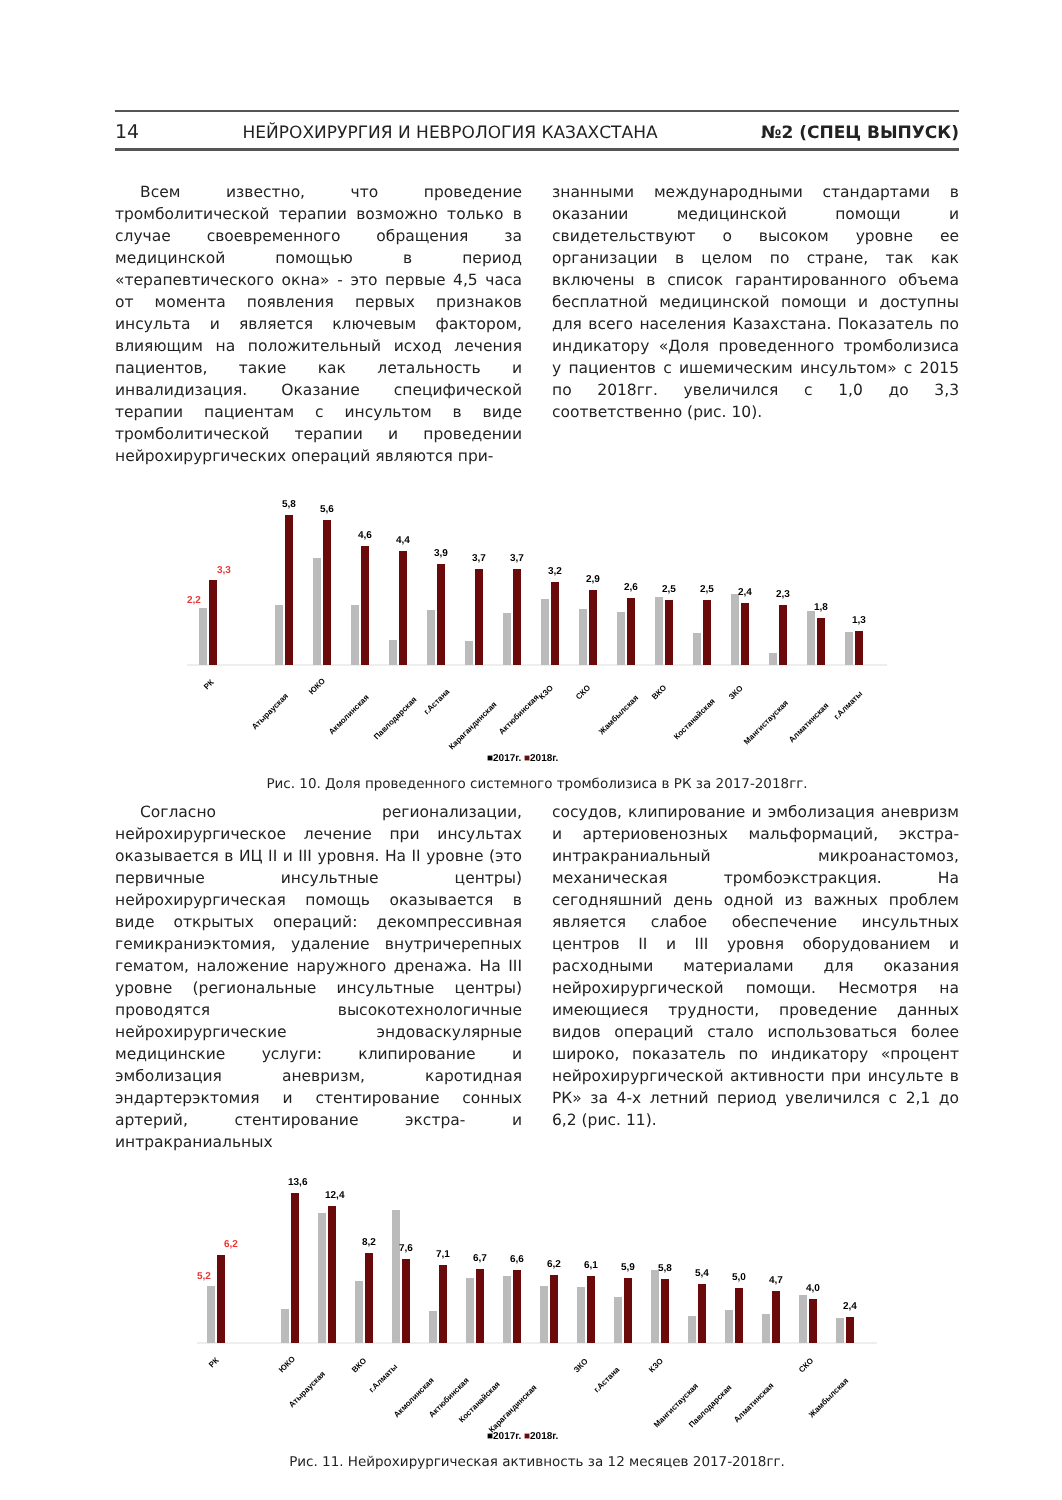14 НЕЙРОХИРУРГИЯ И НЕВРОЛОГИЯ КАЗАХСТАНА №2 (СПЕЦ ВЫПУСК)
Всем известно, что проведение тромболитической терапии возможно только в случае своевременного обращения за медицинской помощью в период «терапевтического окна» - это первые 4,5 часа от момента появления первых признаков инсульта и является ключевым фактором, влияющим на положительный исход лечения пациентов, такие как летальность и инвалидизация. Оказание специфической терапии пациентам с инсультом в виде тромболитической терапии и проведении нейрохирургических операций являются при-
знанными международными стандартами в оказании медицинской помощи и свидетельствуют о высоком уровне ее организации в целом по стране, так как включены в список гарантированного объема бесплатной медицинской помощи и доступны для всего населения Казахстана. Показатель по индикатору «Доля проведенного тромболизиса у пациентов с ишемическим инсультом» с 2015 по 2018гг. увеличился с 1,0 до 3,3 соответственно (рис. 10).
2,2
3,3
5,8
5,6
4,6
4,4
3,9
3,7
3,7
3,2
2,9
2,6
2,5
2,5
2,4
2,3
1,8
1,3
РК
Атырауская
ЮКО
Акмолинская
Павлодарская
г.Астана
Карагандинская
Актюбинская
КЗО
СКО
Жамбылская
ВКО
Костанайская
ЗКО
Мангистауская
Алматинская
г.Алматы
■2017г. ■2018г.
Рис. 10. Доля проведенного системного тромболизиса в РК за 2017-2018гг.
Согласно регионализации, нейрохирургическое лечение при инсультах оказывается в ИЦ II и III уровня. На II уровне (это первичные инсультные центры) нейрохирургическая помощь оказывается в виде открытых операций: декомпрессивная гемикраниэктомия, удаление внутричерепных гематом, наложение наружного дренажа. На III уровне (региональные инсультные центры) проводятся высокотехнологичные нейрохирургические эндоваскулярные медицинские услуги: клипирование и эмболизация аневризм, каротидная эндартерэктомия и стентирование сонных артерий, стентирование экстра- и интракраниальных
сосудов, клипирование и эмболизация аневризм и артериовенозных мальформаций, экстра-интракраниальный микроанастомоз, механическая тромбоэкстракция. На сегодняшний день одной из важных проблем является слабое обеспечение инсультных центров II и III уровня оборудованием и расходными материалами для оказания нейрохирургической помощи. Несмотря на имеющиеся трудности, проведение данных видов операций стало использоваться более широко, показатель по индикатору «процент нейрохирургической активности при инсульте в РК» за 4-х летний период увеличился с 2,1 до 6,2 (рис. 11).
5,2
6,2
13,6
12,4
8,2
7,6
7,1
6,7
6,6
6,2
6,1
5,9
5,8
5,4
5,0
4,7
4,0
2,4
РК
ЮКО
Атырауская
ВКО
г.Алматы
Акмолинская
Актюбинская
Костанайская
Карагандинская
ЗКО
г.Астана
КЗО
Мангистауская
Павлодарская
Алматинская
СКО
Жамбылская
■2017г. ■2018г.
Рис. 11. Нейрохирургическая активность за 12 месяцев 2017-2018гг.